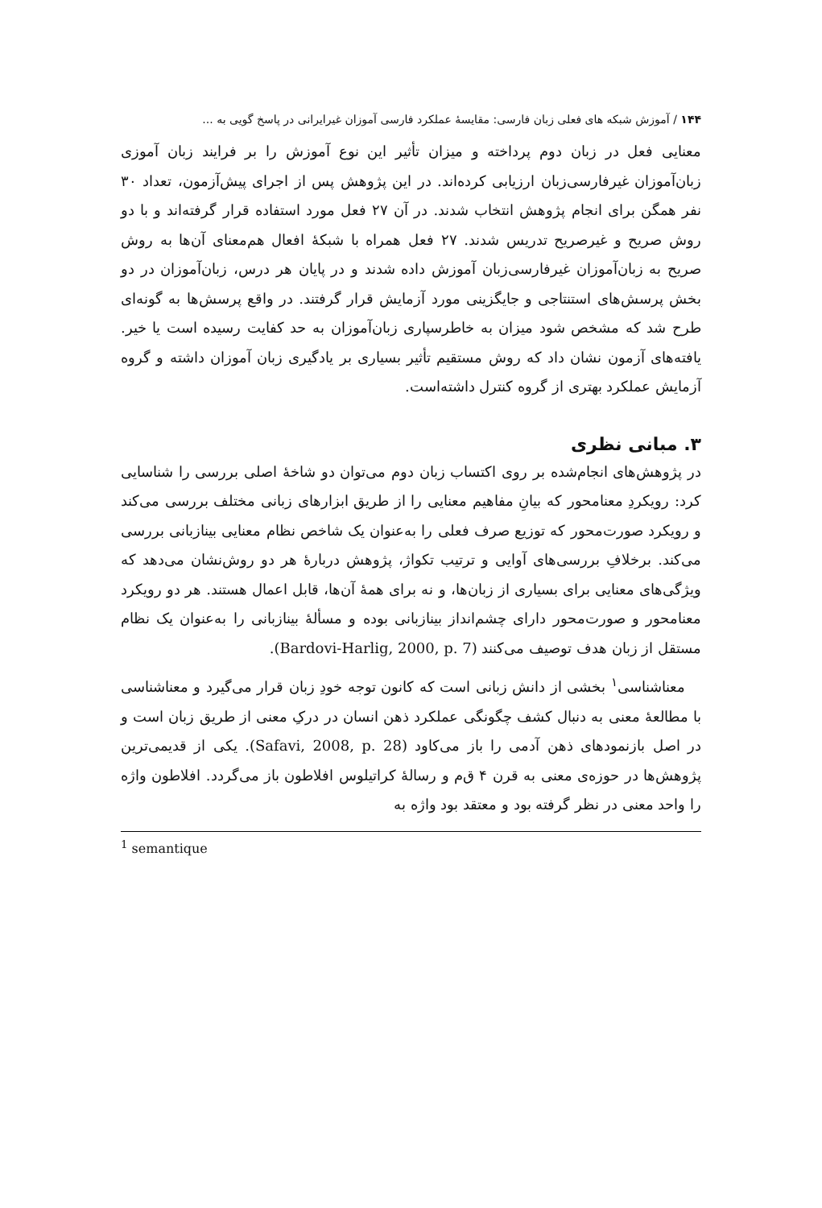۱۴۴ / آموزش شبکه های فعلی زبان فارسی: مقایسهٔ عملکرد فارسی آموزان غیرایرانی در پاسخ گویی به ...
معنایی فعل در زبان دوم پرداخته و میزان تأثیر این نوع آموزش را بر فرایند زبان آموزی زبان‌آموزان غیرفارسی‌زبان ارزیابی کرده‌اند. در این پژوهش پس از اجرای پیش‌آزمون، تعداد ۳۰ نفر همگن برای انجام پژوهش انتخاب شدند. در آن ۲۷ فعل مورد استفاده قرار گرفته‌اند و با دو روش صریح و غیرصریح تدریس شدند. ۲۷ فعل همراه با شبکهٔ افعال هم‌معنای آن‌ها به روش صریح به زبان‌آموزان غیرفارسی‌زبان آموزش داده شدند و در پایان هر درس، زبان‌آموزان در دو بخش پرسش‌های استنتاجی و جایگزینی مورد آزمایش قرار گرفتند. در واقع پرسش‌ها به گونه‌ای طرح شد که مشخص شود میزان به خاطرسپاری زبان‌آموزان به حد کفایت رسیده است یا خیر. یافته‌های آزمون نشان داد که روش مستقیم تأثیر بسیاری بر یادگیری زبان آموزان داشته و گروه آزمایش عملکرد بهتری از گروه کنترل داشته‌است.
۳. مبانی نظری
در پژوهش‌های انجام‌شده بر روی اکتساب زبان دوم می‌توان دو شاخهٔ اصلی بررسی را شناسایی کرد: رویکردِ معنامحور که بیانِ مفاهیم معنایی را از طریق ابزارهای زبانی مختلف بررسی می‌کند و رویکرد صورت‌محور که توزیع صرف فعلی را به‌عنوان یک شاخص نظام معنایی بینازبانی بررسی می‌کند. برخلافِ بررسی‌های آوایی و ترتیب تکواژ، پژوهش دربارهٔ هر دو روش‌نشان می‌دهد که ویژگی‌های معنایی برای بسیاری از زبان‌ها، و نه برای همهٔ آن‌ها، قابل اعمال هستند. هر دو رویکرد معنامحور و صورت‌محور دارای چشم‌انداز بینازبانی بوده و مسألهٔ بینازبانی را به‌عنوان یک نظام مستقل از زبان هدف توصیف می‌کنند (Bardovi-Harlig, 2000, p. 7).
معناشناسی<sup>۱</sup> بخشی از دانش زبانی است که کانون توجه خودِ زبان قرار می‌گیرد و معناشناسی با مطالعهٔ معنی به دنبال کشف چگونگی عملکرد ذهن انسان در درکِ معنی از طریق زبان است و در اصل بازنمودهای ذهن آدمی را باز می‌کاود (Safavi, 2008, p. 28). یکی از قدیمی‌ترین پژوهش‌ها در حوزه‌ی معنی به قرن ۴ ق‌م و رسالهٔ کراتیلوس افلاطون باز می‌گردد. افلاطون واژه را واحد معنی در نظر گرفته بود و معتقد بود واژه به
<sup>1</sup> semantique